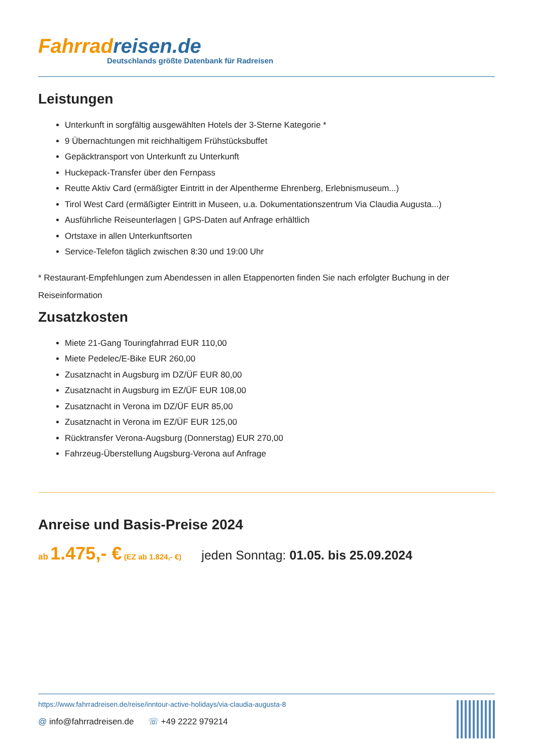Fahrradreisen.de
Deutschlands größte Datenbank für Radreisen
Leistungen
Unterkunft in sorgfältig ausgewählten Hotels der 3-Sterne Kategorie *
9 Übernachtungen mit reichhaltigem Frühstücksbuffet
Gepäcktransport von Unterkunft zu Unterkunft
Huckepack-Transfer über den Fernpass
Reutte Aktiv Card (ermäßigter Eintritt in der Alpentherme Ehrenberg, Erlebnismuseum...)
Tirol West Card (ermäßigter Eintritt in Museen, u.a. Dokumentationszentrum Via Claudia Augusta...)
Ausführliche Reiseunterlagen | GPS-Daten auf Anfrage erhältlich
Ortstaxe in allen Unterkunftsorten
Service-Telefon täglich zwischen 8:30 und 19:00 Uhr
* Restaurant-Empfehlungen zum Abendessen in allen Etappenorten finden Sie nach erfolgter Buchung in der Reiseinformation
Zusatzkosten
Miete 21-Gang Touringfahrrad EUR 110,00
Miete Pedelec/E-Bike EUR 260,00
Zusatznacht in Augsburg im DZ/ÜF EUR 80,00
Zusatznacht in Augsburg im EZ/ÜF EUR 108,00
Zusatznacht in Verona im DZ/ÜF EUR 85,00
Zusatznacht in Verona im EZ/ÜF EUR 125,00
Rücktransfer Verona-Augsburg (Donnerstag) EUR 270,00
Fahrzeug-Überstellung Augsburg-Verona auf Anfrage
Anreise und Basis-Preise 2024
ab 1.475,- € (EZ ab 1.824,- €)
jeden Sonntag: 01.05. bis 25.09.2024
https://www.fahrradreisen.de/reise/inntour-active-holidays/via-claudia-augusta-8
@ info@fahrradreisen.de ☏ +49 2222 979214